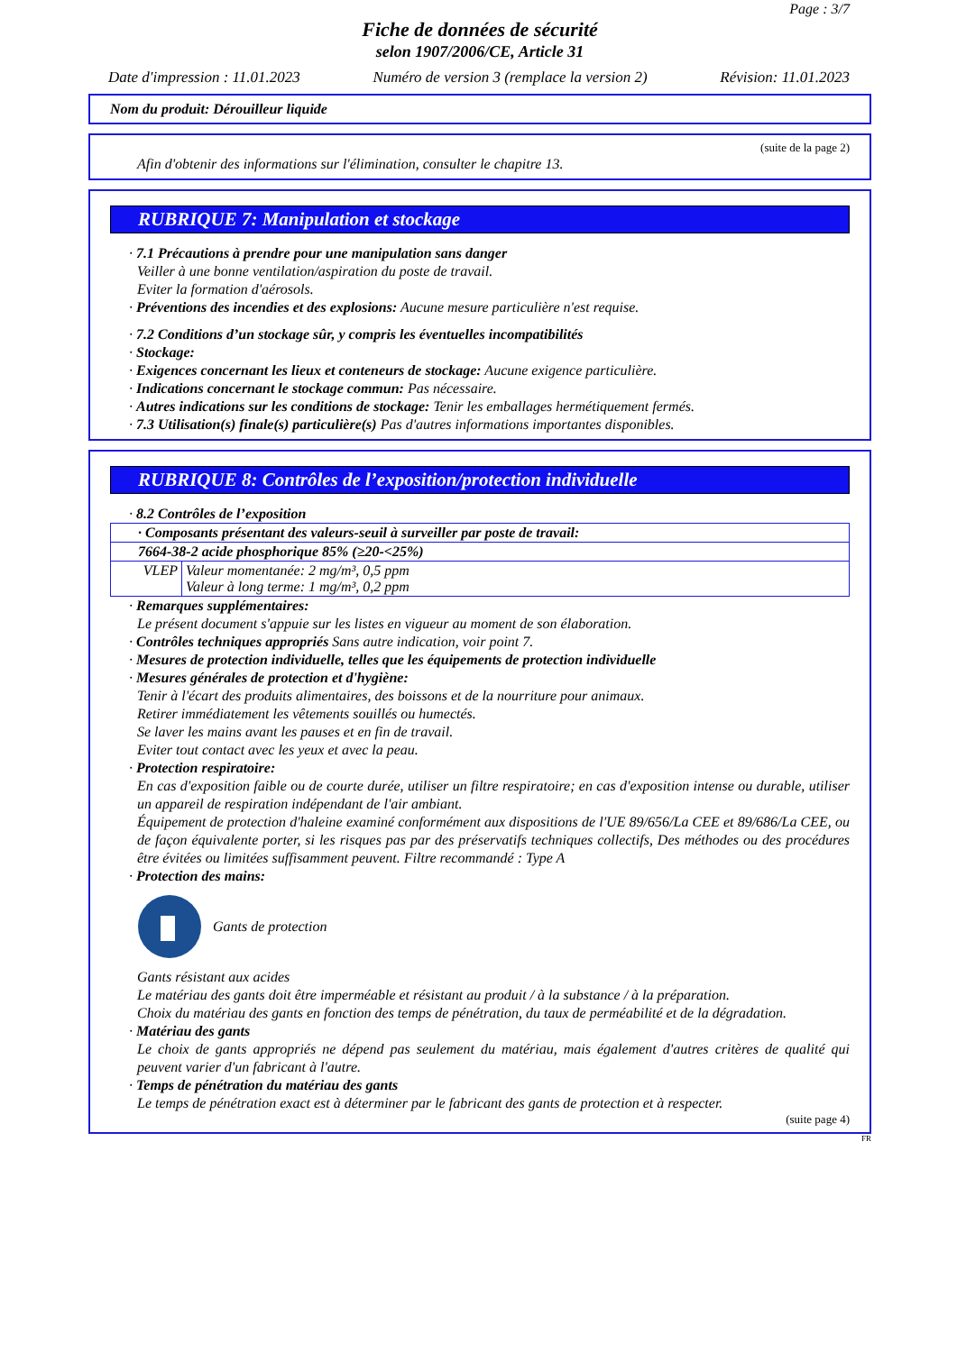Page : 3/7
Fiche de données de sécurité
selon 1907/2006/CE, Article 31
Date d'impression : 11.01.2023 Numéro de version 3 (remplace la version 2) Révision: 11.01.2023
Nom du produit: Dérouilleur liquide
(suite de la page 2)
Afin d'obtenir des informations sur l'élimination, consulter le chapitre 13.
RUBRIQUE 7: Manipulation et stockage
· 7.1 Précautions à prendre pour une manipulation sans danger
Veiller à une bonne ventilation/aspiration du poste de travail.
Eviter la formation d'aérosols.
· Préventions des incendies et des explosions: Aucune mesure particulière n'est requise.
· 7.2 Conditions d’un stockage sûr, y compris les éventuelles incompatibilités
· Stockage:
· Exigences concernant les lieux et conteneurs de stockage: Aucune exigence particulière.
· Indications concernant le stockage commun: Pas nécessaire.
· Autres indications sur les conditions de stockage: Tenir les emballages hermétiquement fermés.
· 7.3 Utilisation(s) finale(s) particulière(s) Pas d'autres informations importantes disponibles.
RUBRIQUE 8: Contrôles de l’exposition/protection individuelle
· 8.2 Contrôles de l’exposition
| · Composants présentant des valeurs-seuil à surveiller par poste de travail: | |
| 7664-38-2 acide phosphorique 85% (≥20-<25%) | |
| VLEP | Valeur momentanée: 2 mg/m³, 0,5 ppm Valeur à long terme: 1 mg/m³, 0,2 ppm |
· Remarques supplémentaires:
Le présent document s'appuie sur les listes en vigueur au moment de son élaboration.
· Contrôles techniques appropriés Sans autre indication, voir point 7.
· Mesures de protection individuelle, telles que les équipements de protection individuelle
· Mesures générales de protection et d'hygiène:
Tenir à l'écart des produits alimentaires, des boissons et de la nourriture pour animaux.
Retirer immédiatement les vêtements souillés ou humectés.
Se laver les mains avant les pauses et en fin de travail.
Eviter tout contact avec les yeux et avec la peau.
· Protection respiratoire:
En cas d'exposition faible ou de courte durée, utiliser un filtre respiratoire; en cas d'exposition intense ou durable, utiliser un appareil de respiration indépendant de l'air ambiant.
Équipement de protection d'haleine examiné conformément aux dispositions de l'UE 89/656/La CEE et 89/686/La CEE, ou de façon équivalente porter, si les risques pas par des préservatifs techniques collectifs, Des méthodes ou des procédures être évitées ou limitées suffisamment peuvent. Filtre recommandé : Type A
· Protection des mains:
Gants de protection
Gants résistant aux acides
Le matériau des gants doit être imperméable et résistant au produit / à la substance / à la préparation.
Choix du matériau des gants en fonction des temps de pénétration, du taux de perméabilité et de la dégradation.
· Matériau des gants
Le choix de gants appropriés ne dépend pas seulement du matériau, mais également d'autres critères de qualité qui peuvent varier d'un fabricant à l'autre.
· Temps de pénétration du matériau des gants
Le temps de pénétration exact est à déterminer par le fabricant des gants de protection et à respecter.
(suite page 4)
FR